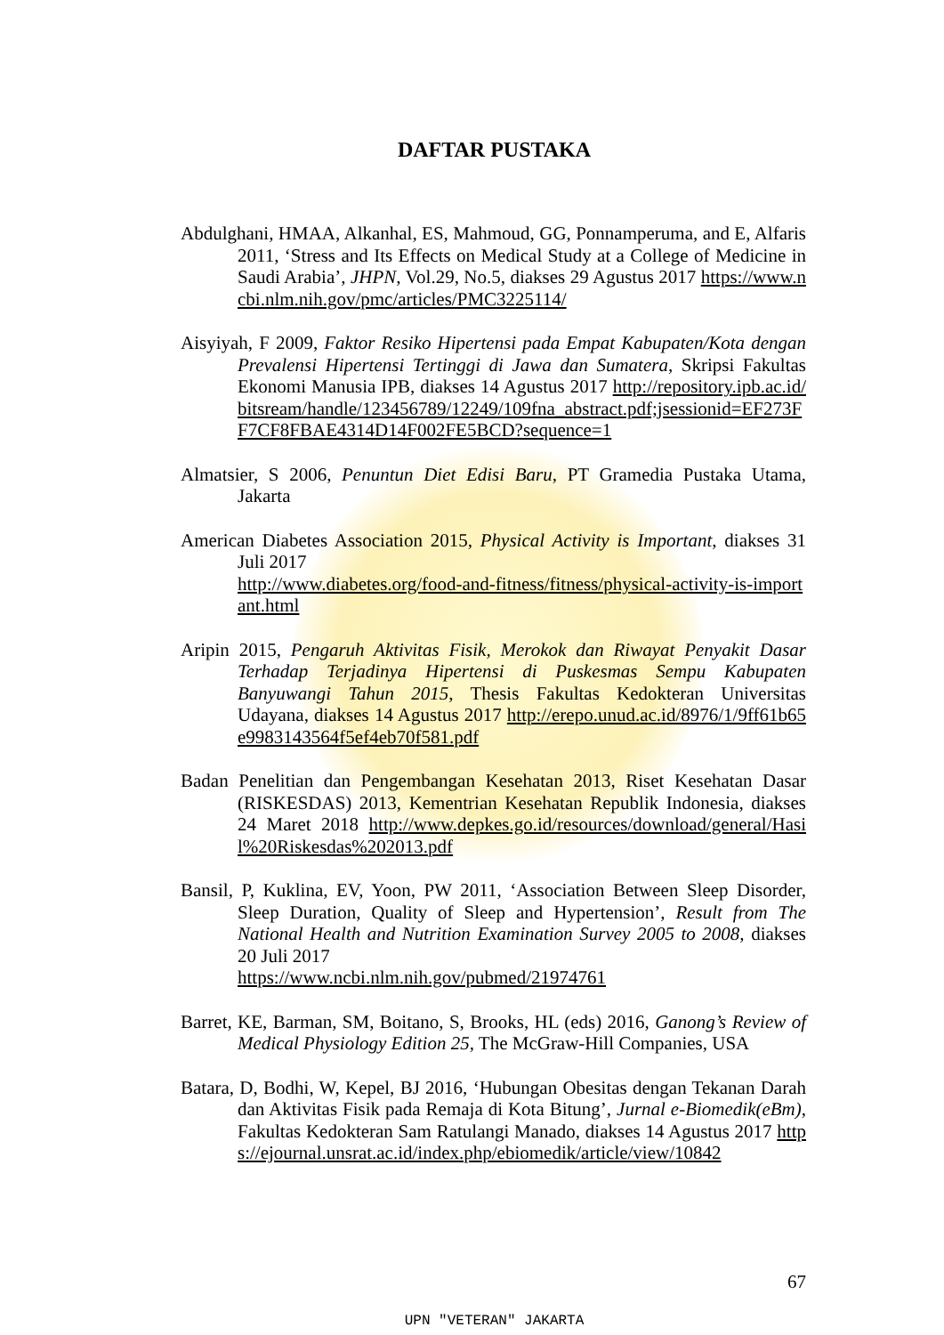DAFTAR PUSTAKA
Abdulghani, HMAA, Alkanhal, ES, Mahmoud, GG, Ponnamperuma, and E, Alfaris 2011, ‘Stress and Its Effects on Medical Study at a College of Medicine in Saudi Arabia’, JHPN, Vol.29, No.5, diakses 29 Agustus 2017 https://www.ncbi.nlm.nih.gov/pmc/articles/PMC3225114/
Aisyiyah, F 2009, Faktor Resiko Hipertensi pada Empat Kabupaten/Kota dengan Prevalensi Hipertensi Tertinggi di Jawa dan Sumatera, Skripsi Fakultas Ekonomi Manusia IPB, diakses 14 Agustus 2017 http://repository.ipb.ac.id/bitsream/handle/123456789/12249/109fna_abstract.pdf;jsessionid=EF273FF7CF8FBAE4314D14F002FE5BCD?sequence=1
Almatsier, S 2006, Penuntun Diet Edisi Baru, PT Gramedia Pustaka Utama, Jakarta
American Diabetes Association 2015, Physical Activity is Important, diakses 31 Juli 2017
http://www.diabetes.org/food-and-fitness/fitness/physical-activity-is-important.html
Aripin 2015, Pengaruh Aktivitas Fisik, Merokok dan Riwayat Penyakit Dasar Terhadap Terjadinya Hipertensi di Puskesmas Sempu Kabupaten Banyuwangi Tahun 2015, Thesis Fakultas Kedokteran Universitas Udayana, diakses 14 Agustus 2017 http://erepo.unud.ac.id/8976/1/9ff61b65e9983143564f5ef4eb70f581.pdf
Badan Penelitian dan Pengembangan Kesehatan 2013, Riset Kesehatan Dasar (RISKESDAS) 2013, Kementrian Kesehatan Republik Indonesia, diakses 24 Maret 2018 http://www.depkes.go.id/resources/download/general/Hasil%20Riskesdas%202013.pdf
Bansil, P, Kuklina, EV, Yoon, PW 2011, ‘Association Between Sleep Disorder, Sleep Duration, Quality of Sleep and Hypertension’, Result from The National Health and Nutrition Examination Survey 2005 to 2008, diakses 20 Juli 2017
https://www.ncbi.nlm.nih.gov/pubmed/21974761
Barret, KE, Barman, SM, Boitano, S, Brooks, HL (eds) 2016, Ganong’s Review of Medical Physiology Edition 25, The McGraw-Hill Companies, USA
Batara, D, Bodhi, W, Kepel, BJ 2016, ‘Hubungan Obesitas dengan Tekanan Darah dan Aktivitas Fisik pada Remaja di Kota Bitung’, Jurnal e-Biomedik(eBm), Fakultas Kedokteran Sam Ratulangi Manado, diakses 14 Agustus 2017 https://ejournal.unsrat.ac.id/index.php/ebiomedik/article/view/10842
67
UPN "VETERAN" JAKARTA